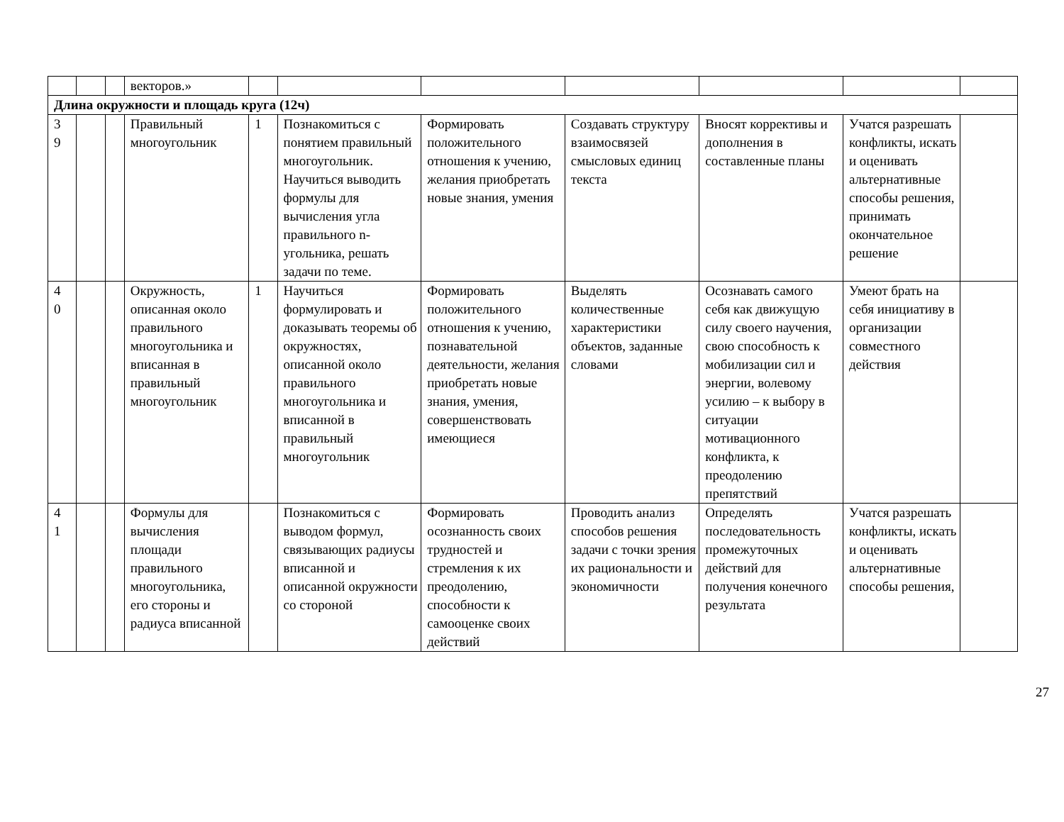| | | | векторов.» | | | | | | | |
| Длина окружности и площадь круга (12ч) | | | | | | | | | | |
| 3 9 | | | Правильный многоугольник | 1 | Познакомиться с понятием правильный многоугольник. Научиться выводить формулы для вычисления угла правильного n-угольника, решать задачи по теме. | Формировать положительного отношения к учению, желания приобретать новые знания, умения | Создавать структуру взаимосвязей смысловых единиц текста | Вносят коррективы и дополнения в составленные планы | Учатся разрешать конфликты, искать и оценивать альтернативные способы решения, принимать окончательное решение | |
| 4 0 | | | Окружность, описанная около правильного многоугольника и вписанная в правильный многоугольник | 1 | Научиться формулировать и доказывать теоремы об окружностях, описанной около правильного многоугольника и вписанной в правильный многоугольник | Формировать положительного отношения к учению, познавательной деятельности, желания приобретать новые знания, умения, совершенствовать имеющиеся | Выделять количественные характеристики объектов, заданные словами | Осознавать самого себя как движущую силу своего научения, свою способность к мобилизации сил и энергии, волевому усилию – к выбору в ситуации мотивационного конфликта, к преодолению препятствий | Умеют брать на себя инициативу в организации совместного действия | |
| 4 1 | | | Формулы для вычисления площади правильного многоугольника, его стороны и радиуса вписанной | | Познакомиться с выводом формул, связывающих радиусы вписанной и описанной окружности со стороной | Формировать осознанность своих трудностей и стремления к их преодолению, способности к самооценке своих действий | Проводить анализ способов решения задачи с точки зрения их рациональности и экономичности | Определять последовательность промежуточных действий для получения конечного результата | Учатся разрешать конфликты, искать и оценивать альтернативные способы решения, | |
27